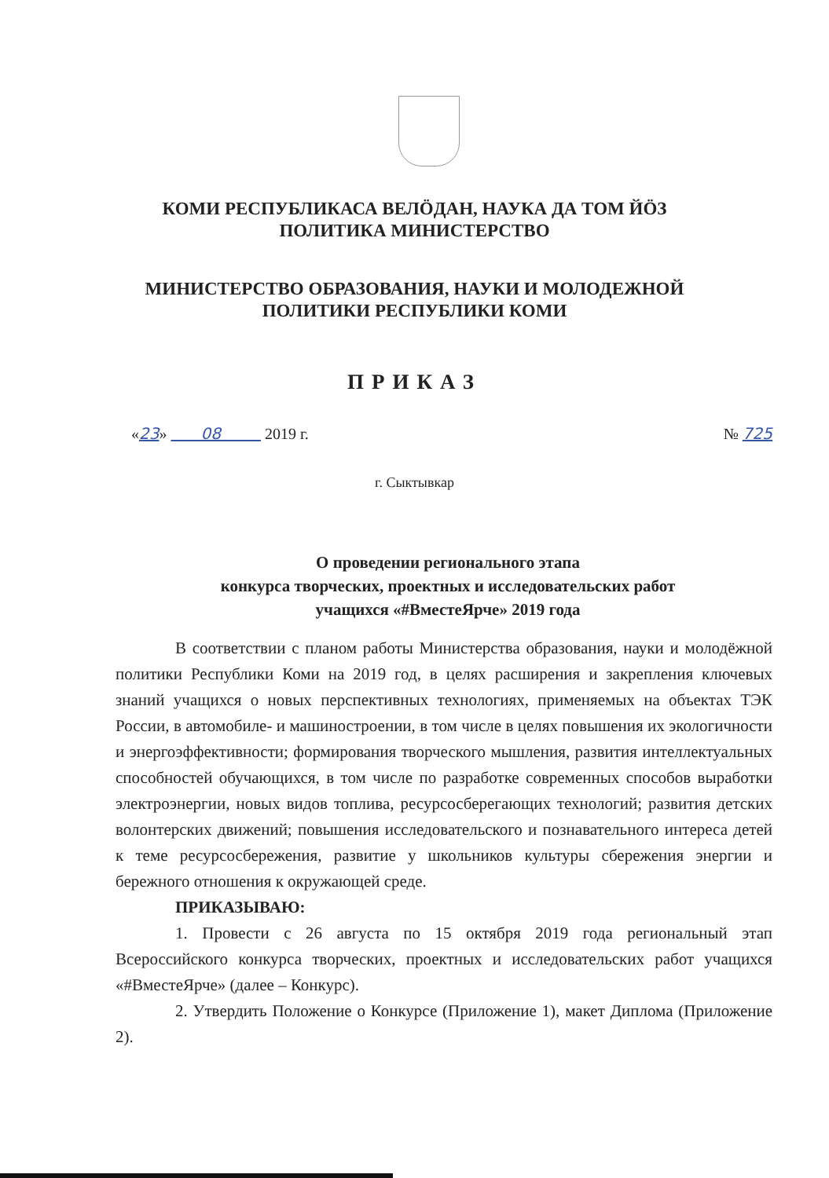КОМИ РЕСПУБЛИКАСА ВЕЛӦДАН, НАУКА ДА ТОМ ЙӦЗ
ПОЛИТИКА МИНИСТЕРСТВО
МИНИСТЕРСТВО ОБРАЗОВАНИЯ, НАУКИ И МОЛОДЕЖНОЙ
ПОЛИТИКИ РЕСПУБЛИКИ КОМИ
ПРИКАЗ
«23» 08 2019 г. № 725
г. Сыктывкар
О проведении регионального этапа
конкурса творческих, проектных и исследовательских работ
учащихся «#ВместеЯрче» 2019 года
В соответствии с планом работы Министерства образования, науки и молодёжной политики Республики Коми на 2019 год, в целях расширения и закрепления ключевых знаний учащихся о новых перспективных технологиях, применяемых на объектах ТЭК России, в автомобиле- и машиностроении, в том числе в целях повышения их экологичности и энергоэффективности; формирования творческого мышления, развития интеллектуальных способностей обучающихся, в том числе по разработке современных способов выработки электроэнергии, новых видов топлива, ресурсосберегающих технологий; развития детских волонтерских движений; повышения исследовательского и познавательного интереса детей к теме ресурсосбережения, развитие у школьников культуры сбережения энергии и бережного отношения к окружающей среде.
ПРИКАЗЫВАЮ:
1. Провести с 26 августа по 15 октября 2019 года региональный этап Всероссийского конкурса творческих, проектных и исследовательских работ учащихся «#ВместеЯрче» (далее – Конкурс).
2. Утвердить Положение о Конкурсе (Приложение 1), макет Диплома (Приложение 2).